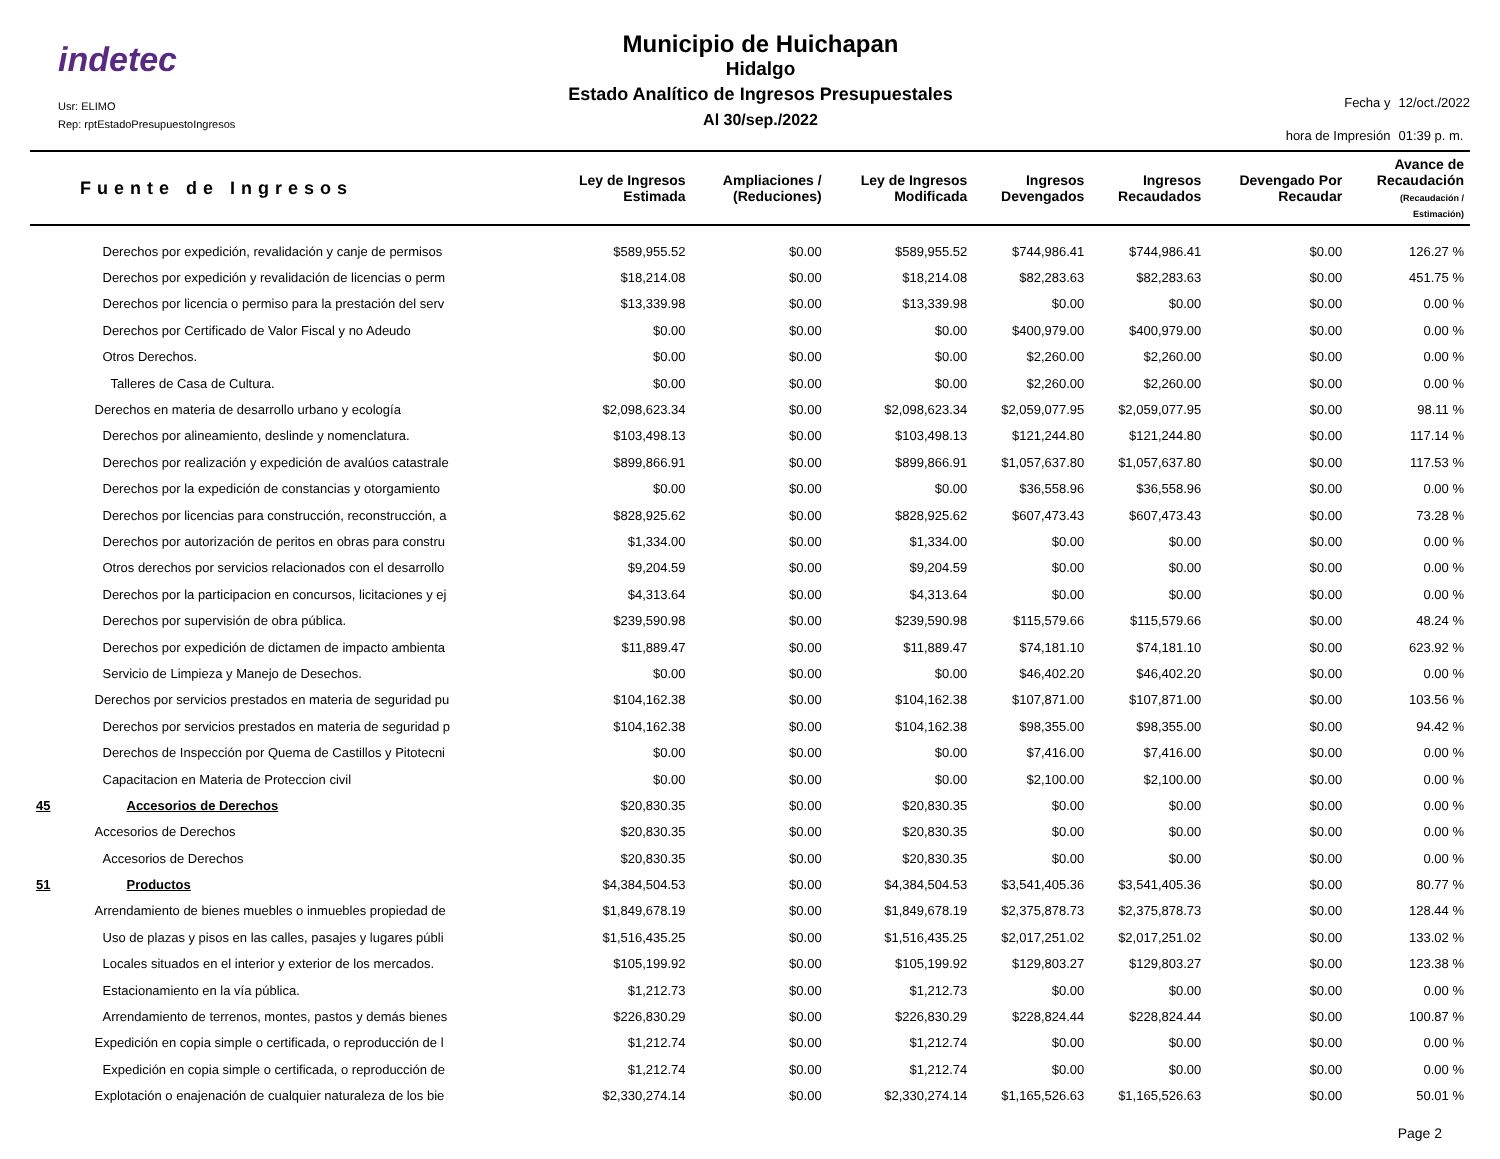indetec
Usr: ELIMO
Rep: rptEstadoPresupuestoIngresos
Municipio de Huichapan
Hidalgo
Estado Analítico de Ingresos Presupuestales
Al 30/sep./2022
Fecha y 12/oct./2022 hora de Impresión 01:39 p. m.
| Fuente de Ingresos | | Ley de Ingresos Estimada | Ampliaciones / (Reduciones) | Ley de Ingresos Modificada | Ingresos Devengados | Ingresos Recaudados | Devengado Por Recaudar | Avance de Recaudación (Recaudación / Estimación) |
| --- | --- | --- | --- | --- | --- | --- | --- | --- |
| | Derechos por expedición, revalidación y canje de permisos | $589,955.52 | $0.00 | $589,955.52 | $744,986.41 | $744,986.41 | $0.00 | 126.27 % |
| | Derechos por expedición y revalidación de licencias o perm | $18,214.08 | $0.00 | $18,214.08 | $82,283.63 | $82,283.63 | $0.00 | 451.75 % |
| | Derechos por licencia o permiso para la prestación del serv | $13,339.98 | $0.00 | $13,339.98 | $0.00 | $0.00 | $0.00 | 0.00 % |
| | Derechos por Certificado de Valor Fiscal y no Adeudo | $0.00 | $0.00 | $0.00 | $400,979.00 | $400,979.00 | $0.00 | 0.00 % |
| | Otros Derechos. | $0.00 | $0.00 | $0.00 | $2,260.00 | $2,260.00 | $0.00 | 0.00 % |
| | Talleres de Casa de Cultura. | $0.00 | $0.00 | $0.00 | $2,260.00 | $2,260.00 | $0.00 | 0.00 % |
| | Derechos en materia de desarrollo urbano y ecología | $2,098,623.34 | $0.00 | $2,098,623.34 | $2,059,077.95 | $2,059,077.95 | $0.00 | 98.11 % |
| | Derechos por alineamiento, deslinde y nomenclatura. | $103,498.13 | $0.00 | $103,498.13 | $121,244.80 | $121,244.80 | $0.00 | 117.14 % |
| | Derechos por realización y expedición de avalúos catastrale | $899,866.91 | $0.00 | $899,866.91 | $1,057,637.80 | $1,057,637.80 | $0.00 | 117.53 % |
| | Derechos por la expedición de constancias y otorgamiento | $0.00 | $0.00 | $0.00 | $36,558.96 | $36,558.96 | $0.00 | 0.00 % |
| | Derechos por licencias para construcción, reconstrucción, a | $828,925.62 | $0.00 | $828,925.62 | $607,473.43 | $607,473.43 | $0.00 | 73.28 % |
| | Derechos por autorización de peritos en obras para constru | $1,334.00 | $0.00 | $1,334.00 | $0.00 | $0.00 | $0.00 | 0.00 % |
| | Otros derechos por servicios relacionados con el desarrollo | $9,204.59 | $0.00 | $9,204.59 | $0.00 | $0.00 | $0.00 | 0.00 % |
| | Derechos por la participacion en concursos, licitaciones y ej | $4,313.64 | $0.00 | $4,313.64 | $0.00 | $0.00 | $0.00 | 0.00 % |
| | Derechos por supervisión de obra pública. | $239,590.98 | $0.00 | $239,590.98 | $115,579.66 | $115,579.66 | $0.00 | 48.24 % |
| | Derechos por expedición de dictamen de impacto ambienta | $11,889.47 | $0.00 | $11,889.47 | $74,181.10 | $74,181.10 | $0.00 | 623.92 % |
| | Servicio de Limpieza y Manejo de Desechos. | $0.00 | $0.00 | $0.00 | $46,402.20 | $46,402.20 | $0.00 | 0.00 % |
| | Derechos por servicios prestados en materia de seguridad pu | $104,162.38 | $0.00 | $104,162.38 | $107,871.00 | $107,871.00 | $0.00 | 103.56 % |
| | Derechos por servicios prestados en materia de seguridad p | $104,162.38 | $0.00 | $104,162.38 | $98,355.00 | $98,355.00 | $0.00 | 94.42 % |
| | Derechos de Inspección por Quema de Castillos y Pitotecni | $0.00 | $0.00 | $0.00 | $7,416.00 | $7,416.00 | $0.00 | 0.00 % |
| | Capacitacion en Materia de Proteccion civil | $0.00 | $0.00 | $0.00 | $2,100.00 | $2,100.00 | $0.00 | 0.00 % |
| 45 | Accesorios de Derechos | $20,830.35 | $0.00 | $20,830.35 | $0.00 | $0.00 | $0.00 | 0.00 % |
| | Accesorios de Derechos | $20,830.35 | $0.00 | $20,830.35 | $0.00 | $0.00 | $0.00 | 0.00 % |
| | Accesorios de Derechos | $20,830.35 | $0.00 | $20,830.35 | $0.00 | $0.00 | $0.00 | 0.00 % |
| 51 | Productos | $4,384,504.53 | $0.00 | $4,384,504.53 | $3,541,405.36 | $3,541,405.36 | $0.00 | 80.77 % |
| | Arrendamiento de bienes muebles o inmuebles propiedad de | $1,849,678.19 | $0.00 | $1,849,678.19 | $2,375,878.73 | $2,375,878.73 | $0.00 | 128.44 % |
| | Uso de plazas y pisos en las calles, pasajes y lugares públi | $1,516,435.25 | $0.00 | $1,516,435.25 | $2,017,251.02 | $2,017,251.02 | $0.00 | 133.02 % |
| | Locales situados en el interior y exterior de los mercados. | $105,199.92 | $0.00 | $105,199.92 | $129,803.27 | $129,803.27 | $0.00 | 123.38 % |
| | Estacionamiento en la vía pública. | $1,212.73 | $0.00 | $1,212.73 | $0.00 | $0.00 | $0.00 | 0.00 % |
| | Arrendamiento de terrenos, montes, pastos y demás bienes | $226,830.29 | $0.00 | $226,830.29 | $228,824.44 | $228,824.44 | $0.00 | 100.87 % |
| | Expedición en copia simple o certificada, o reproducción de l | $1,212.74 | $0.00 | $1,212.74 | $0.00 | $0.00 | $0.00 | 0.00 % |
| | Expedición en copia simple o certificada, o reproducción de | $1,212.74 | $0.00 | $1,212.74 | $0.00 | $0.00 | $0.00 | 0.00 % |
| | Explotación o enajenación de cualquier naturaleza de los bie | $2,330,274.14 | $0.00 | $2,330,274.14 | $1,165,526.63 | $1,165,526.63 | $0.00 | 50.01 % |
Page 2